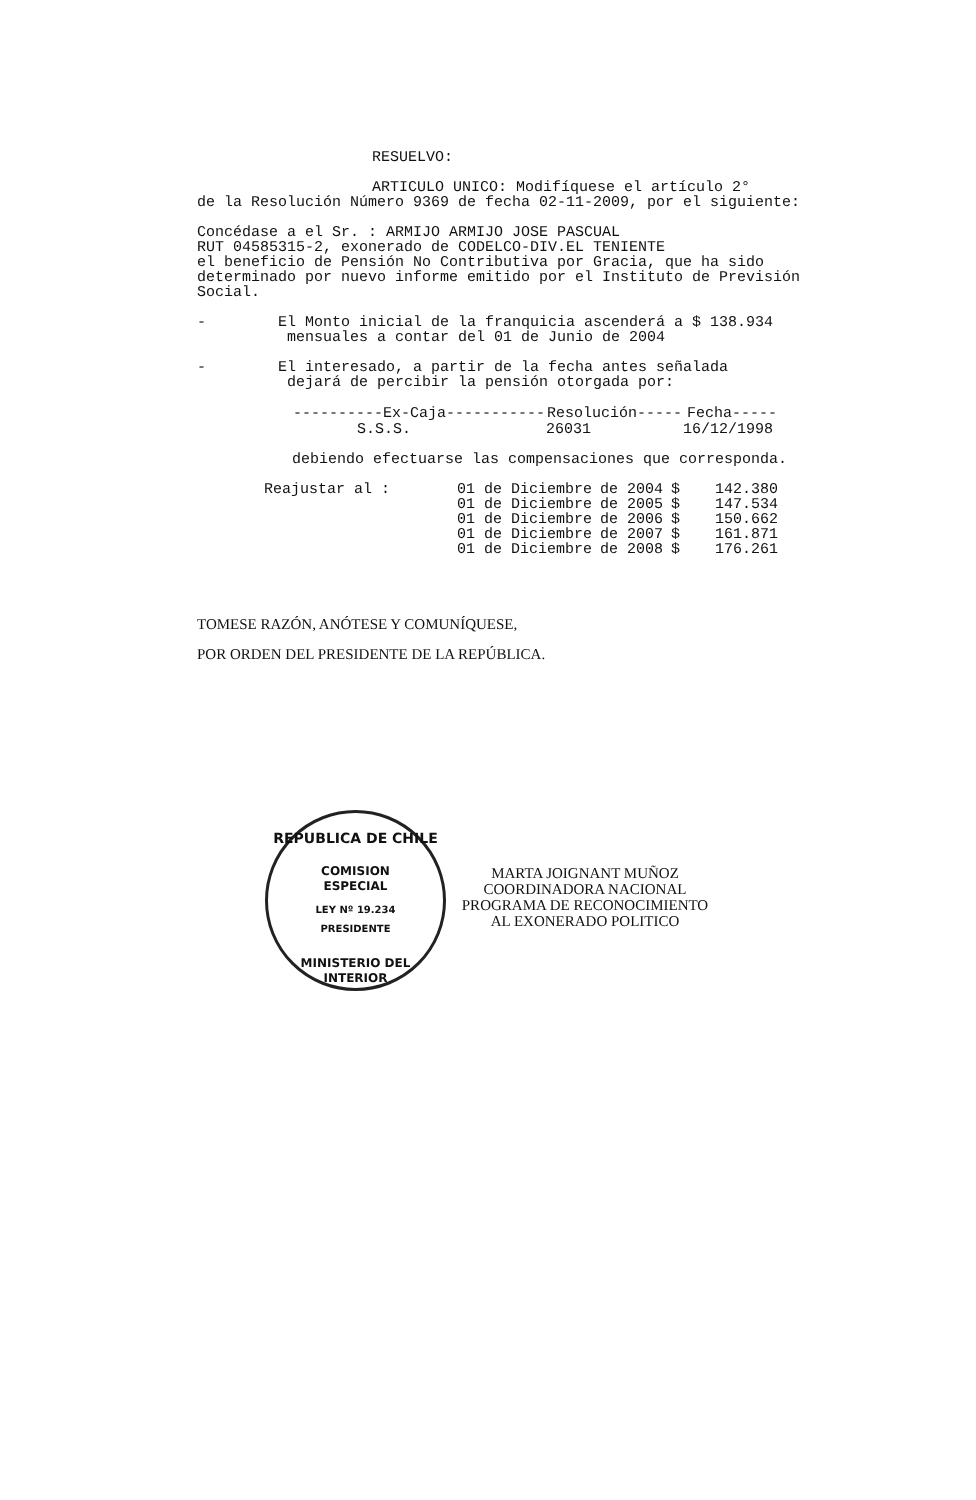RESUELVO:
ARTICULO UNICO: Modifíquese el artículo 2°
de la Resolución Número 9369 de fecha 02-11-2009, por el siguiente:
Concédase a el Sr. : ARMIJO ARMIJO JOSE PASCUAL
RUT 04585315-2, exonerado de CODELCO-DIV.EL TENIENTE
el beneficio de Pensión No Contributiva por Gracia, que ha sido determinado por nuevo informe emitido por el Instituto de Previsión Social.
- El Monto inicial de la franquicia ascenderá a $ 138.934
mensuales a contar del 01 de Junio de 2004
- El interesado, a partir de la fecha antes señalada
dejará de percibir la pensión otorgada por:
| ----------Ex-Caja----------- | Resolución----- | Fecha----- |
| --- | --- | --- |
| S.S.S. | 26031 | 16/12/1998 |
debiendo efectuarse las compensaciones que corresponda.
| Reajustar al : | 01 de Diciembre | de 2004 | $ | 142.380 |
| | 01 de Diciembre | de 2005 | $ | 147.534 |
| | 01 de Diciembre | de 2006 | $ | 150.662 |
| | 01 de Diciembre | de 2007 | $ | 161.871 |
| | 01 de Diciembre | de 2008 | $ | 176.261 |
TOMESE RAZÓN, ANÓTESE Y COMUNÍQUESE,
POR ORDEN DEL PRESIDENTE DE LA REPÚBLICA.
REPUBLICA DE CHILE
COMISION
ESPECIAL
LEY Nº 19.234
PRESIDENTE
MINISTERIO DEL INTERIOR
MARTA JOIGNANT MUÑOZ
COORDINADORA NACIONAL
PROGRAMA DE RECONOCIMIENTO
AL EXONERADO POLITICO